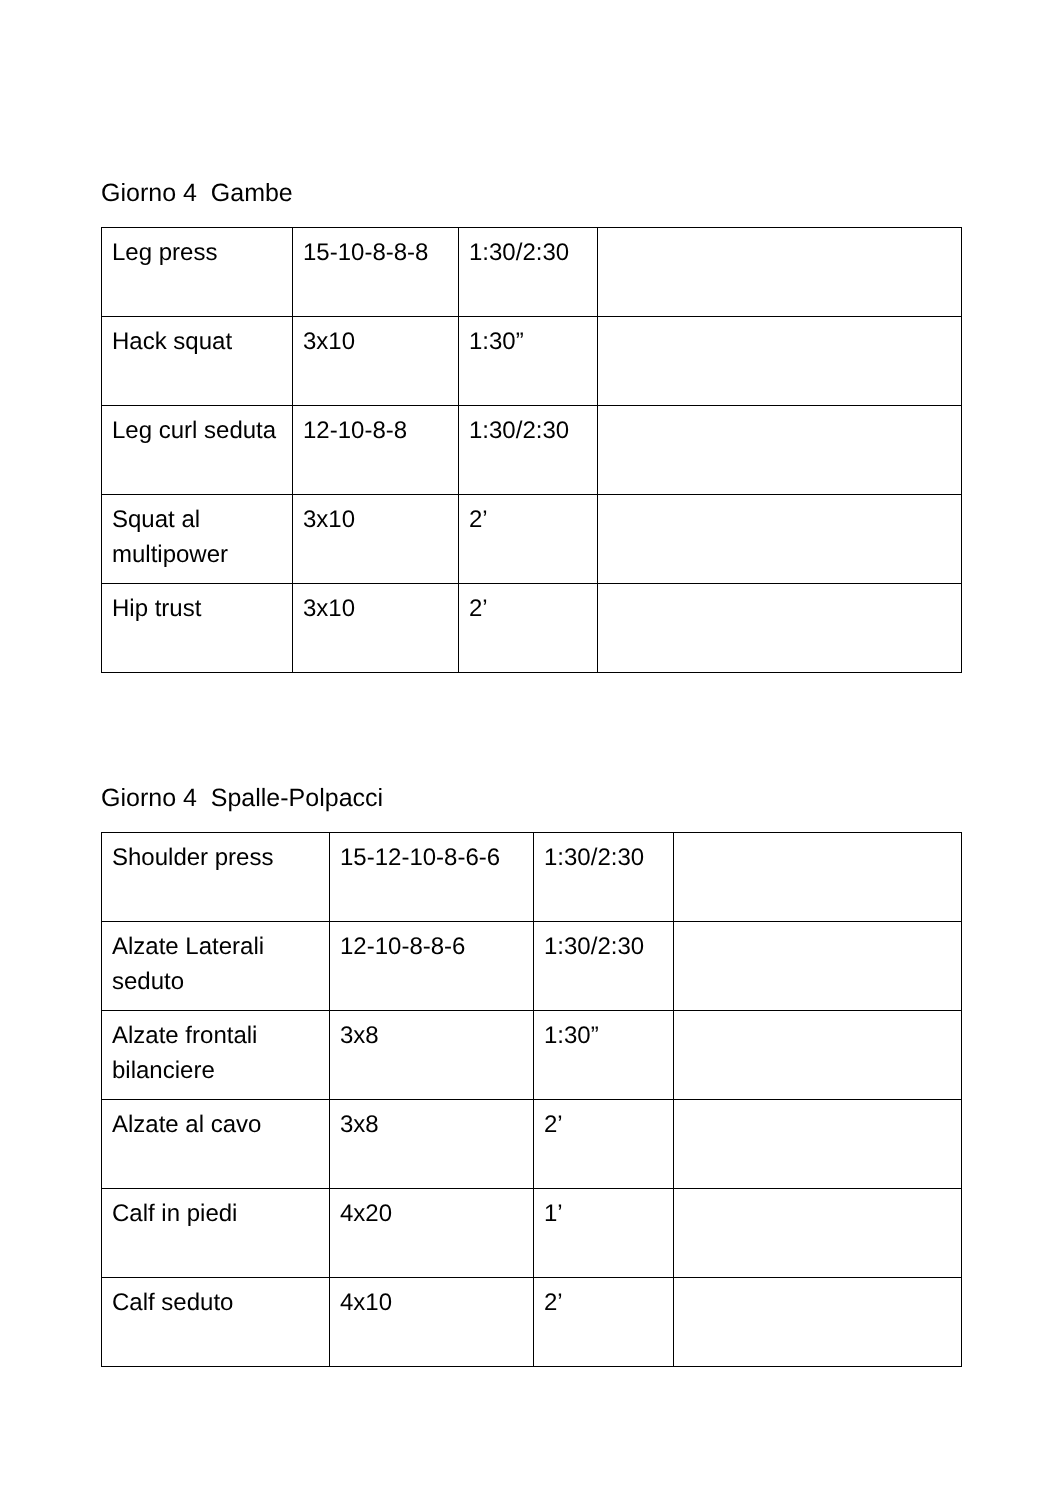Giorno 4 Gambe
| Leg press | 15-10-8-8-8 | 1:30/2:30 | |
| Hack squat | 3x10 | 1:30” | |
| Leg curl seduta | 12-10-8-8 | 1:30/2:30 | |
| Squat al multipower | 3x10 | 2’ | |
| Hip trust | 3x10 | 2’ | |
Giorno 4 Spalle-Polpacci
| Shoulder press | 15-12-10-8-6-6 | 1:30/2:30 | |
| Alzate Laterali seduto | 12-10-8-8-6 | 1:30/2:30 | |
| Alzate frontali bilanciere | 3x8 | 1:30” | |
| Alzate al cavo | 3x8 | 2’ | |
| Calf in piedi | 4x20 | 1’ | |
| Calf seduto | 4x10 | 2’ | |